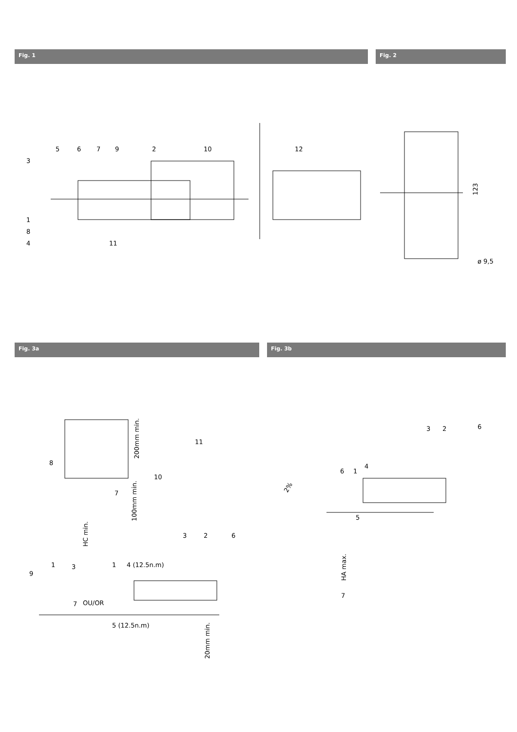Fig. 1 Fig. 2
5
6
7
9
2
10
3
1
8
4
11
12
123
ø 9,5
Fig. 3a Fig. 3b
8
7
11
10
200mm min.
100mm min.
HC min.
3
2
6
1
3
1
4 (12.5n.m)
9
7
OU/OR
5 (12.5n.m)
20mm min.
3
2
6
6
1
4
2%
5
HA max.
7